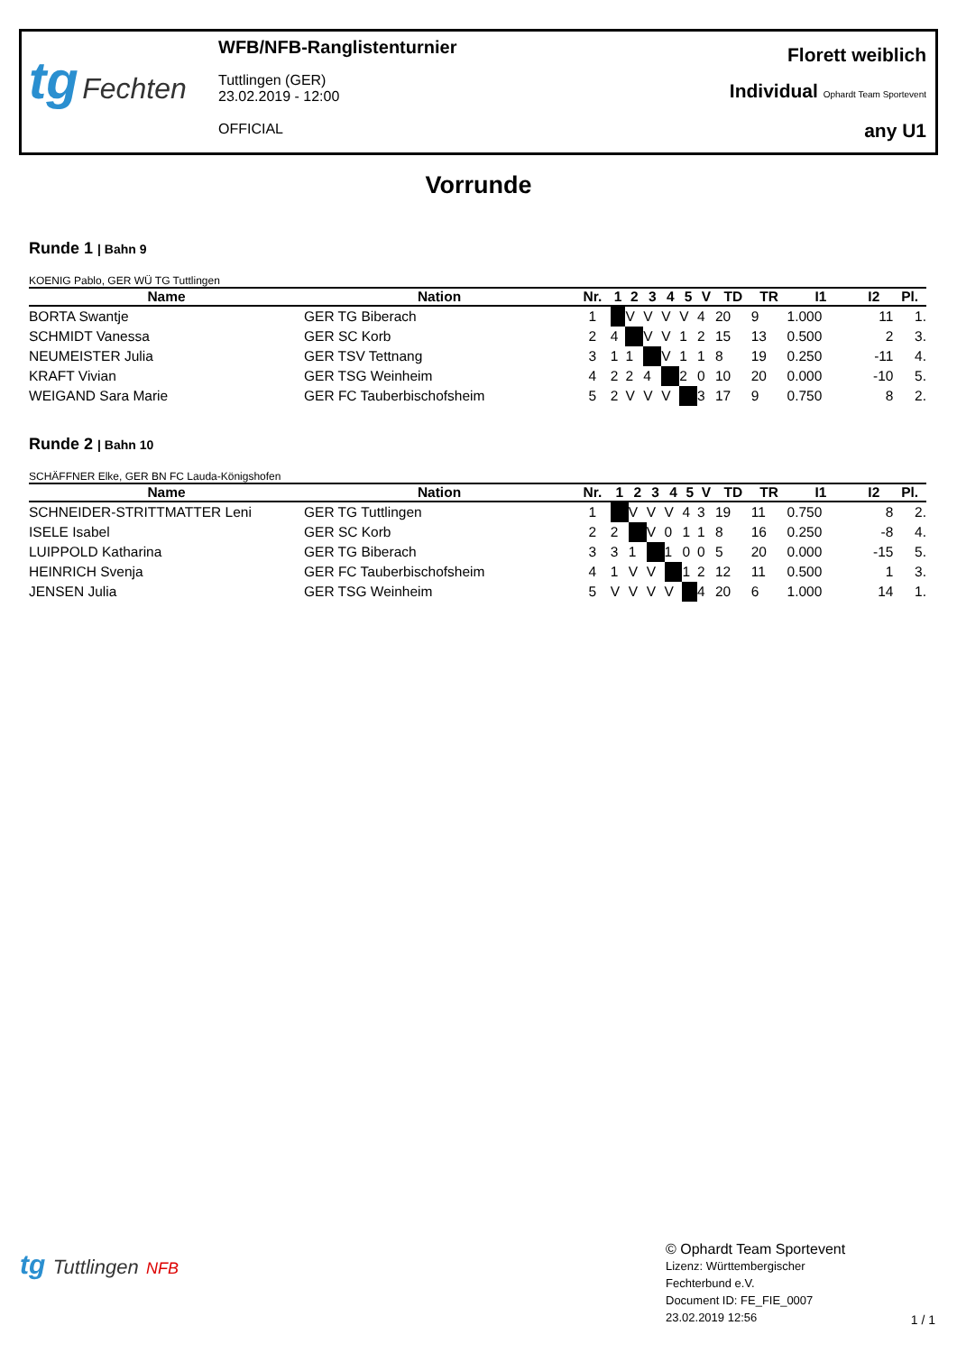tg Fechten
WFB/NFB-Ranglistenturnier
Tuttlingen (GER)
23.02.2019 - 12:00
OFFICIAL
Florett weiblich
Individual Ophardt Team Sportevent
any U1
Vorrunde
Runde 1 | Bahn 9
KOENIG Pablo, GER WÜ TG Tuttlingen
| Name | Nation | Nr. | 1 | 2 | 3 | 4 | 5 | V | TD | TR | I1 | I2 | Pl. |
| --- | --- | --- | --- | --- | --- | --- | --- | --- | --- | --- | --- | --- | --- |
| BORTA Swantje | GER TG Biberach | 1 | | V | V | V | V | 4 | 20 | 9 | 1.000 | 11 | 1. |
| SCHMIDT Vanessa | GER SC Korb | 2 | 4 | | V | V | 1 | 2 | 15 | 13 | 0.500 | 2 | 3. |
| NEUMEISTER Julia | GER TSV Tettnang | 3 | 1 | 1 | | V | 1 | 1 | 8 | 19 | 0.250 | -11 | 4. |
| KRAFT Vivian | GER TSG Weinheim | 4 | 2 | 2 | 4 | | 2 | 0 | 10 | 20 | 0.000 | -10 | 5. |
| WEIGAND Sara Marie | GER FC Tauberbischofsheim | 5 | 2 | V | V | V | | 3 | 17 | 9 | 0.750 | 8 | 2. |
Runde 2 | Bahn 10
SCHÄFFNER Elke, GER BN FC Lauda-Königshofen
| Name | Nation | Nr. | 1 | 2 | 3 | 4 | 5 | V | TD | TR | I1 | I2 | Pl. |
| --- | --- | --- | --- | --- | --- | --- | --- | --- | --- | --- | --- | --- | --- |
| SCHNEIDER-STRITTMATTER Leni | GER TG Tuttlingen | 1 | | V | V | V | 4 | 3 | 19 | 11 | 0.750 | 8 | 2. |
| ISELE Isabel | GER SC Korb | 2 | 2 | | V | 0 | 1 | 1 | 8 | 16 | 0.250 | -8 | 4. |
| LUIPPOLD Katharina | GER TG Biberach | 3 | 3 | 1 | | 1 | 0 | 0 | 5 | 20 | 0.000 | -15 | 5. |
| HEINRICH Svenja | GER FC Tauberbischofsheim | 4 | 1 | V | V | | 1 | 2 | 12 | 11 | 0.500 | 1 | 3. |
| JENSEN Julia | GER TSG Weinheim | 5 | V | V | V | V | | 4 | 20 | 6 | 1.000 | 14 | 1. |
tg Tuttlingen NFB
© Ophardt Team Sportevent
Lizenz: Württembergischer
Fechterbund e.V.
Document ID: FE_FIE_0007
23.02.2019 12:56
1 / 1